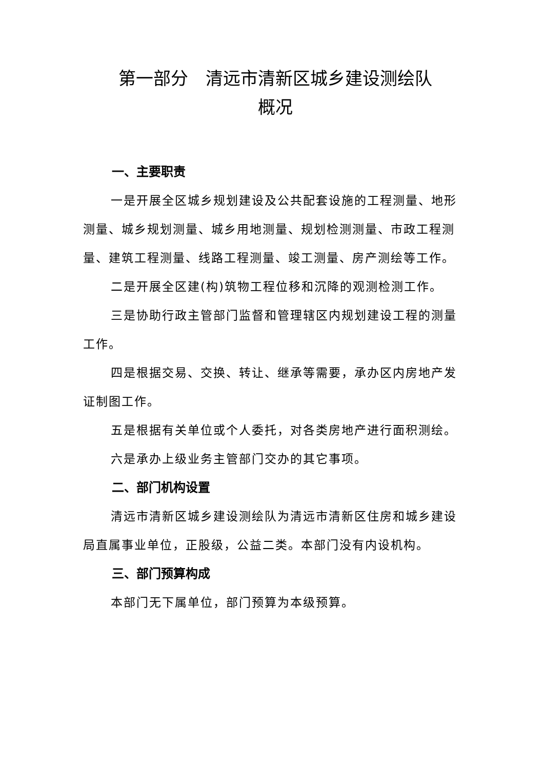第一部分　清远市清新区城乡建设测绘队
概况
一、主要职责
一是开展全区城乡规划建设及公共配套设施的工程测量、地形测量、城乡规划测量、城乡用地测量、规划检测测量、市政工程测量、建筑工程测量、线路工程测量、竣工测量、房产测绘等工作。
二是开展全区建(构)筑物工程位移和沉降的观测检测工作。
三是协助行政主管部门监督和管理辖区内规划建设工程的测量工作。
四是根据交易、交换、转让、继承等需要，承办区内房地产发证制图工作。
五是根据有关单位或个人委托，对各类房地产进行面积测绘。
六是承办上级业务主管部门交办的其它事项。
二、部门机构设置
清远市清新区城乡建设测绘队为清远市清新区住房和城乡建设局直属事业单位，正股级，公益二类。本部门没有内设机构。
三、部门预算构成
本部门无下属单位，部门预算为本级预算。